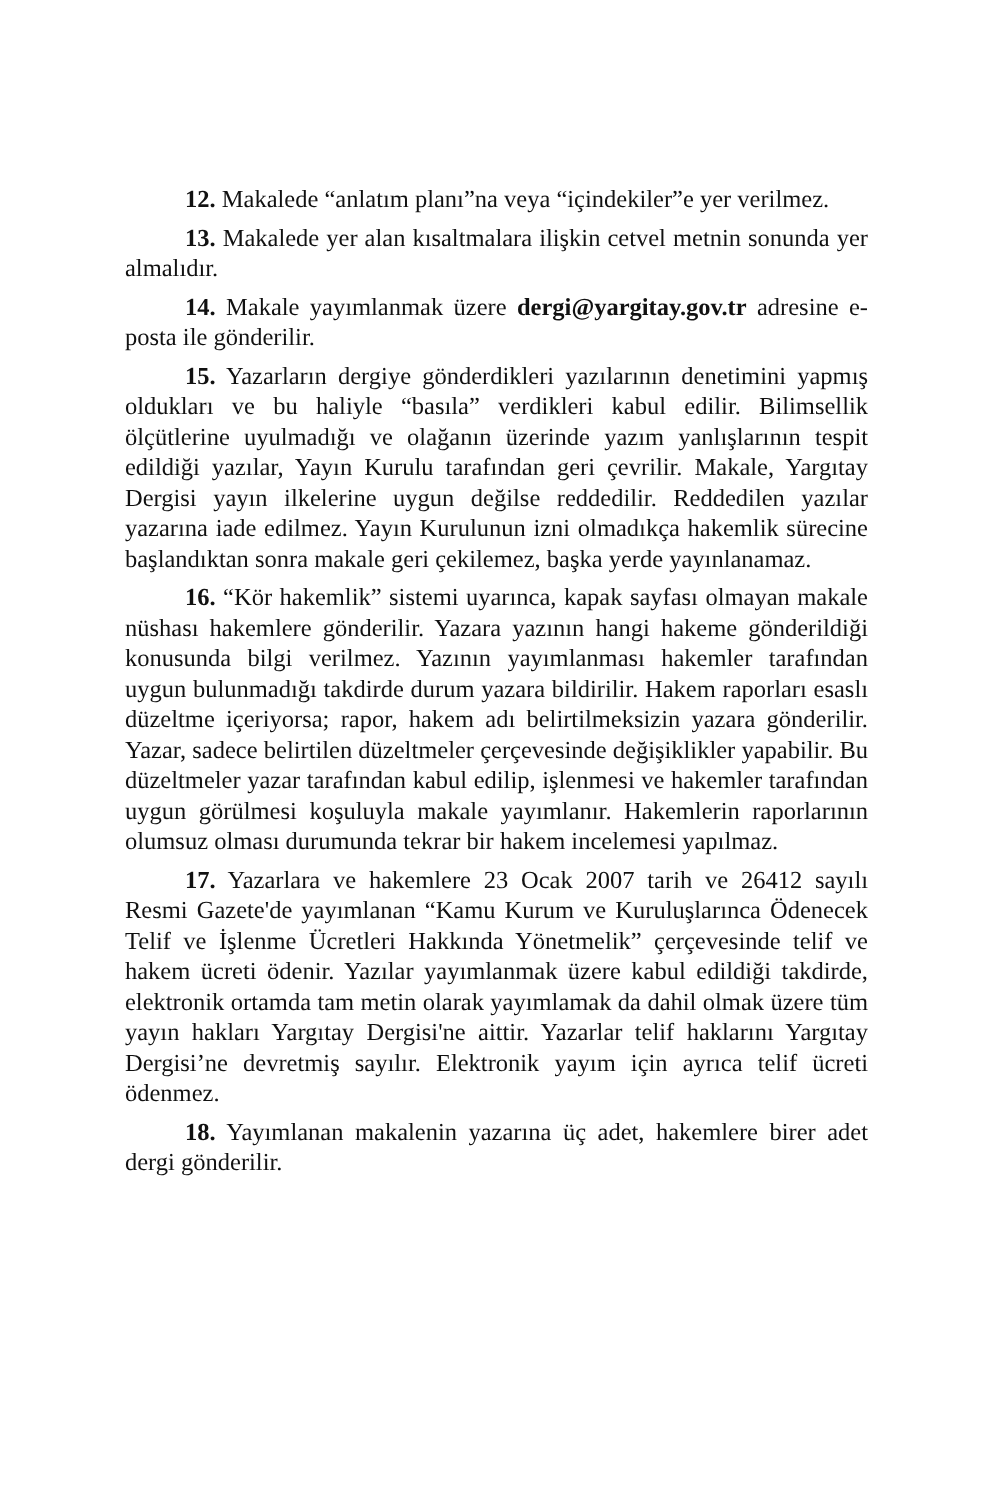12. Makalede “anlatım planı”na veya “içindekiler”e yer verilmez.
13. Makalede yer alan kısaltmalara ilişkin cetvel metnin sonunda yer almalıdır.
14. Makale yayımlanmak üzere dergi@yargitay.gov.tr adresine e-posta ile gönderilir.
15. Yazarların dergiye gönderdikleri yazılarının denetimini yapmış oldukları ve bu haliyle “basıla” verdikleri kabul edilir. Bilimsellik ölçütlerine uyulmadığı ve olağanın üzerinde yazım yanlışlarının tespit edildiği yazılar, Yayın Kurulu tarafından geri çevrilir. Makale, Yargıtay Dergisi yayın ilkelerine uygun değilse reddedilir. Reddedilen yazılar yazarına iade edilmez. Yayın Kurulunun izni olmadıkça hakemlik sürecine başlandıktan sonra makale geri çekilemez, başka yerde yayınlanamaz.
16. “Kör hakemlik” sistemi uyarınca, kapak sayfası olmayan makale nüshası hakemlere gönderilir. Yazara yazının hangi hakeme gönderildiği konusunda bilgi verilmez. Yazının yayımlanması hakemler tarafından uygun bulunmadığı takdirde durum yazara bildirilir. Hakem raporları esaslı düzeltme içeriyorsa; rapor, hakem adı belirtilmeksizin yazara gönderilir. Yazar, sadece belirtilen düzeltmeler çerçevesinde değişiklikler yapabilir. Bu düzeltmeler yazar tarafından kabul edilip, işlenmesi ve hakemler tarafından uygun görülmesi koşuluyla makale yayımlanır. Hakemlerin raporlarının olumsuz olması durumunda tekrar bir hakem incelemesi yapılmaz.
17. Yazarlara ve hakemlere 23 Ocak 2007 tarih ve 26412 sayılı Resmi Gazete'de yayımlanan “Kamu Kurum ve Kuruluşlarınca Ödenecek Telif ve İşlenme Ücretleri Hakkında Yönetmelik” çerçevesinde telif ve hakem ücreti ödenir. Yazılar yayımlanmak üzere kabul edildiği takdirde, elektronik ortamda tam metin olarak yayımlamak da dahil olmak üzere tüm yayın hakları Yargıtay Dergisi'ne aittir. Yazarlar telif haklarını Yargıtay Dergisi’ne devretmiş sayılır. Elektronik yayım için ayrıca telif ücreti ödenmez.
18. Yayımlanan makalenin yazarına üç adet, hakemlere birer adet dergi gönderilir.